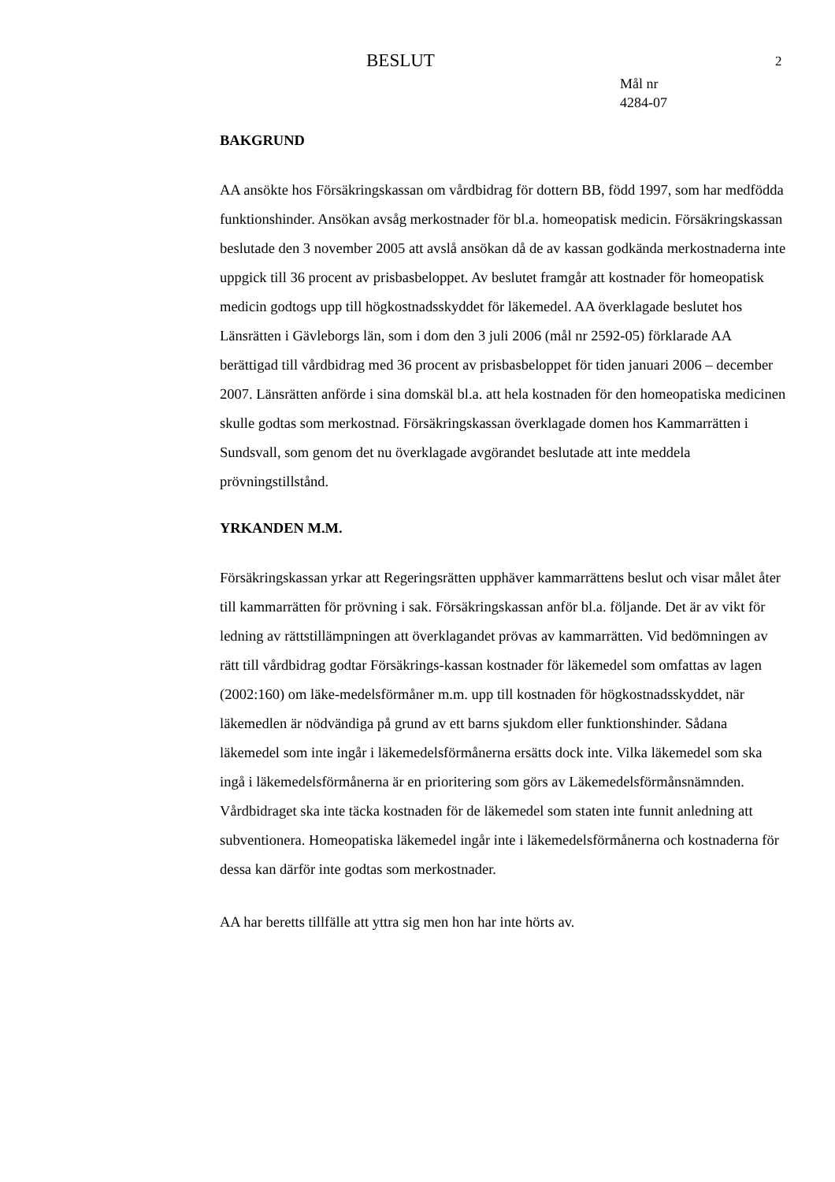BESLUT 2
Mål nr
4284-07
BAKGRUND
AA ansökte hos Försäkringskassan om vårdbidrag för dottern BB, född 1997, som har medfödda funktionshinder. Ansökan avsåg merkostnader för bl.a. homeopatisk medicin. Försäkringskassan beslutade den 3 november 2005 att avslå ansökan då de av kassan godkända merkostnaderna inte uppgick till 36 procent av prisbasbeloppet. Av beslutet framgår att kostnader för homeopatisk medicin godtogs upp till högkostnadsskyddet för läkemedel. AA överklagade beslutet hos Länsrätten i Gävleborgs län, som i dom den 3 juli 2006 (mål nr 2592-05) förklarade AA berättigad till vårdbidrag med 36 procent av prisbasbeloppet för tiden januari 2006 – december 2007. Länsrätten anförde i sina domskäl bl.a. att hela kostnaden för den homeopatiska medicinen skulle godtas som merkostnad. Försäkringskassan överklagade domen hos Kammarrätten i Sundsvall, som genom det nu överklagade avgörandet beslutade att inte meddela prövningstillstånd.
YRKANDEN M.M.
Försäkringskassan yrkar att Regeringsrätten upphäver kammarrättens beslut och visar målet åter till kammarrätten för prövning i sak. Försäkringskassan anför bl.a. följande. Det är av vikt för ledning av rättstillämpningen att överklagandet prövas av kammarrätten. Vid bedömningen av rätt till vårdbidrag godtar Försäkrings-kassan kostnader för läkemedel som omfattas av lagen (2002:160) om läke-medelsförmåner m.m. upp till kostnaden för högkostnadsskyddet, när läkemedlen är nödvändiga på grund av ett barns sjukdom eller funktionshinder. Sådana läkemedel som inte ingår i läkemedelsförmånerna ersätts dock inte. Vilka läkemedel som ska ingå i läkemedelsförmånerna är en prioritering som görs av Läkemedelsförmånsnämnden. Vårdbidraget ska inte täcka kostnaden för de läkemedel som staten inte funnit anledning att subventionera. Homeopatiska läkemedel ingår inte i läkemedelsförmånerna och kostnaderna för dessa kan därför inte godtas som merkostnader.
AA har beretts tillfälle att yttra sig men hon har inte hörts av.